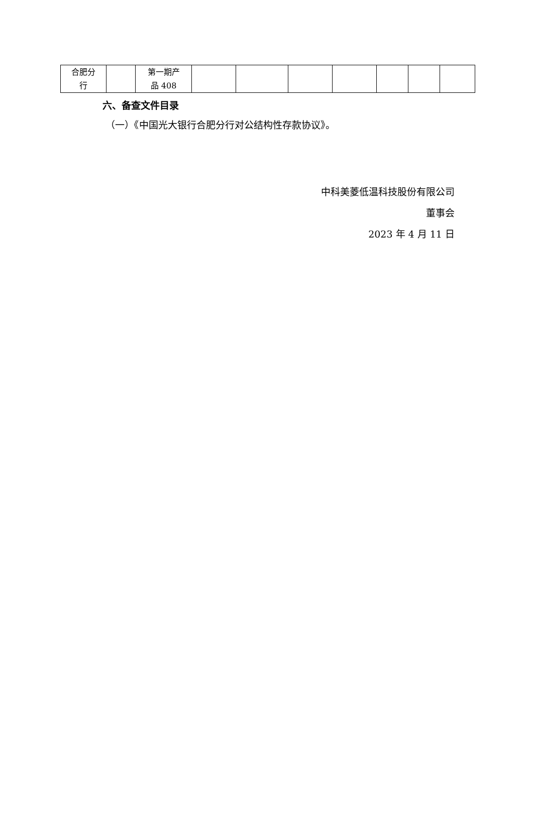| 合肥分 行 | | 第一期产 品 408 | | | | | | | |
六、备查文件目录
（一）《中国光大银行合肥分行对公结构性存款协议》。
中科美菱低温科技股份有限公司
董事会
2023 年 4 月 11 日